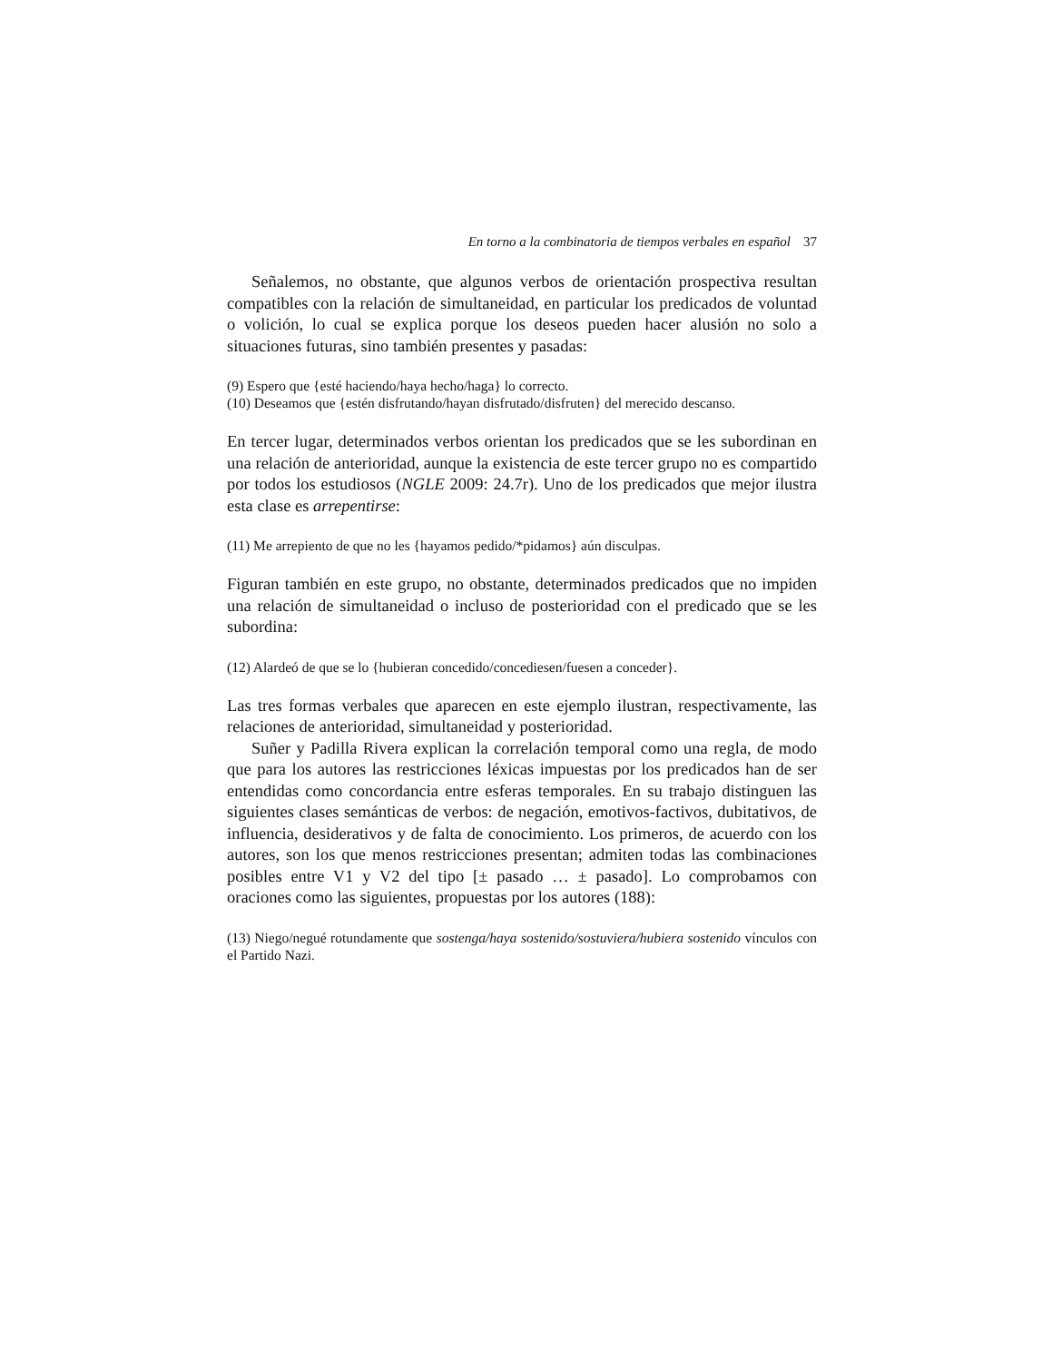En torno a la combinatoria de tiempos verbales en español 37
Señalemos, no obstante, que algunos verbos de orientación prospectiva resultan compatibles con la relación de simultaneidad, en particular los predicados de voluntad o volición, lo cual se explica porque los deseos pueden hacer alusión no solo a situaciones futuras, sino también presentes y pasadas:
(9) Espero que {esté haciendo/haya hecho/haga} lo correcto.
(10) Deseamos que {estén disfrutando/hayan disfrutado/disfruten} del merecido descanso.
En tercer lugar, determinados verbos orientan los predicados que se les subordinan en una relación de anterioridad, aunque la existencia de este tercer grupo no es compartido por todos los estudiosos (NGLE 2009: 24.7r). Uno de los predicados que mejor ilustra esta clase es arrepentirse:
(11) Me arrepiento de que no les {hayamos pedido/*pidamos} aún disculpas.
Figuran también en este grupo, no obstante, determinados predicados que no impiden una relación de simultaneidad o incluso de posterioridad con el predicado que se les subordina:
(12) Alardeó de que se lo {hubieran concedido/concediesen/fuesen a conceder}.
Las tres formas verbales que aparecen en este ejemplo ilustran, respectivamente, las relaciones de anterioridad, simultaneidad y posterioridad.
Suñer y Padilla Rivera explican la correlación temporal como una regla, de modo que para los autores las restricciones léxicas impuestas por los predicados han de ser entendidas como concordancia entre esferas temporales. En su trabajo distinguen las siguientes clases semánticas de verbos: de negación, emotivos-factivos, dubitativos, de influencia, desiderativos y de falta de conocimiento. Los primeros, de acuerdo con los autores, son los que menos restricciones presentan; admiten todas las combinaciones posibles entre V1 y V2 del tipo [± pasado … ± pasado]. Lo comprobamos con oraciones como las siguientes, propuestas por los autores (188):
(13) Niego/negué rotundamente que sostenga/haya sostenido/sostuviera/hubiera sostenido vínculos con el Partido Nazi.